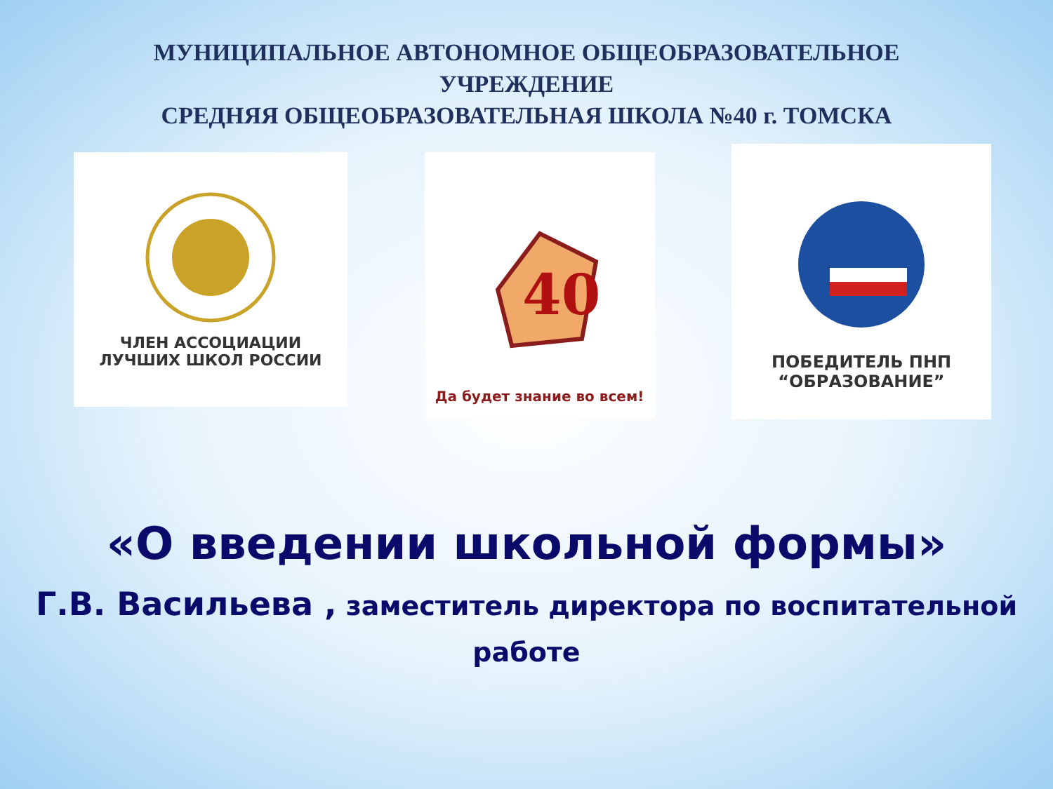МУНИЦИПАЛЬНОЕ АВТОНОМНОЕ ОБЩЕОБРАЗОВАТЕЛЬНОЕ
УЧРЕЖДЕНИЕ
СРЕДНЯЯ ОБЩЕОБРАЗОВАТЕЛЬНАЯ ШКОЛА №40 г. ТОМСКА
ЧЛЕН АССОЦИАЦИИ
ЛУЧШИХ ШКОЛ РОССИИ
40
Да будет знание во всем!
ПОБЕДИТЕЛЬ ПНП
“ОБРАЗОВАНИЕ”
«О введении школьной формы»
Г.В. Васильева , заместитель директора по воспитательной работе